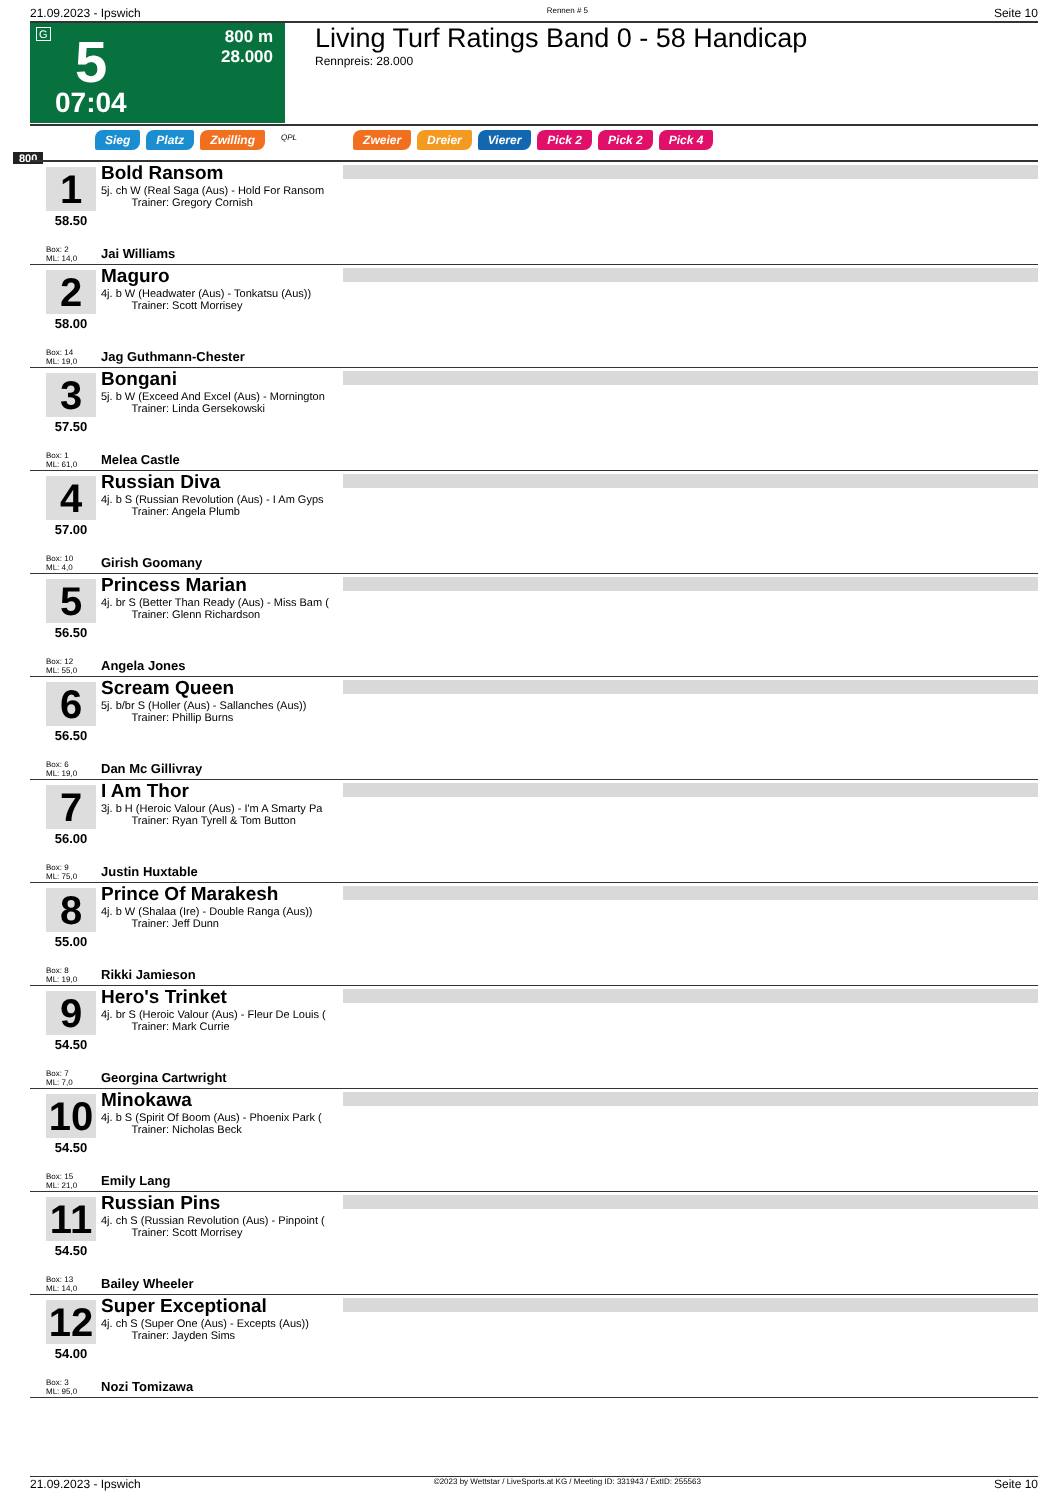21.09.2023 - Ipswich Rennen # 5 Seite 10
G 5
07:04
800 m
28.000
Living Turf Ratings Band 0 - 58 Handicap
Rennpreis: 28.000
Sieg Platz Zwilling QPL Zweier Dreier Vierer Pick 2 Pick 2 Pick 4
800
1
58.50
Bold Ransom
5j. ch W (Real Saga (Aus) - Hold For Ransom
Trainer: Gregory Cornish
Box: 2
ML: 14,0
Jai Williams
2
58.00
Maguro
4j. b W (Headwater (Aus) - Tonkatsu (Aus))
Trainer: Scott Morrisey
Box: 14
ML: 19,0
Jag Guthmann-Chester
3
57.50
Bongani
5j. b W (Exceed And Excel (Aus) - Mornington
Trainer: Linda Gersekowski
Box: 1
ML: 61,0
Melea Castle
4
57.00
Russian Diva
4j. b S (Russian Revolution (Aus) - I Am Gyps
Trainer: Angela Plumb
Box: 10
ML: 4,0
Girish Goomany
5
56.50
Princess Marian
4j. br S (Better Than Ready (Aus) - Miss Bam (
Trainer: Glenn Richardson
Box: 12
ML: 55,0
Angela Jones
6
56.50
Scream Queen
5j. b/br S (Holler (Aus) - Sallanches (Aus))
Trainer: Phillip Burns
Box: 6
ML: 19,0
Dan Mc Gillivray
7
56.00
I Am Thor
3j. b H (Heroic Valour (Aus) - I'm A Smarty Pa
Trainer: Ryan Tyrell & Tom Button
Box: 9
ML: 75,0
Justin Huxtable
8
55.00
Prince Of Marakesh
4j. b W (Shalaa (Ire) - Double Ranga (Aus))
Trainer: Jeff Dunn
Box: 8
ML: 19,0
Rikki Jamieson
9
54.50
Hero's Trinket
4j. br S (Heroic Valour (Aus) - Fleur De Louis (
Trainer: Mark Currie
Box: 7
ML: 7,0
Georgina Cartwright
10
54.50
Minokawa
4j. b S (Spirit Of Boom (Aus) - Phoenix Park (
Trainer: Nicholas Beck
Box: 15
ML: 21,0
Emily Lang
11
54.50
Russian Pins
4j. ch S (Russian Revolution (Aus) - Pinpoint (
Trainer: Scott Morrisey
Box: 13
ML: 14,0
Bailey Wheeler
12
54.00
Super Exceptional
4j. ch S (Super One (Aus) - Excepts (Aus))
Trainer: Jayden Sims
Box: 3
ML: 95,0
Nozi Tomizawa
21.09.2023 - Ipswich ©2023 by Wettstar / LiveSports.at KG / Meeting ID: 331943 / ExtID: 255563 Seite 10